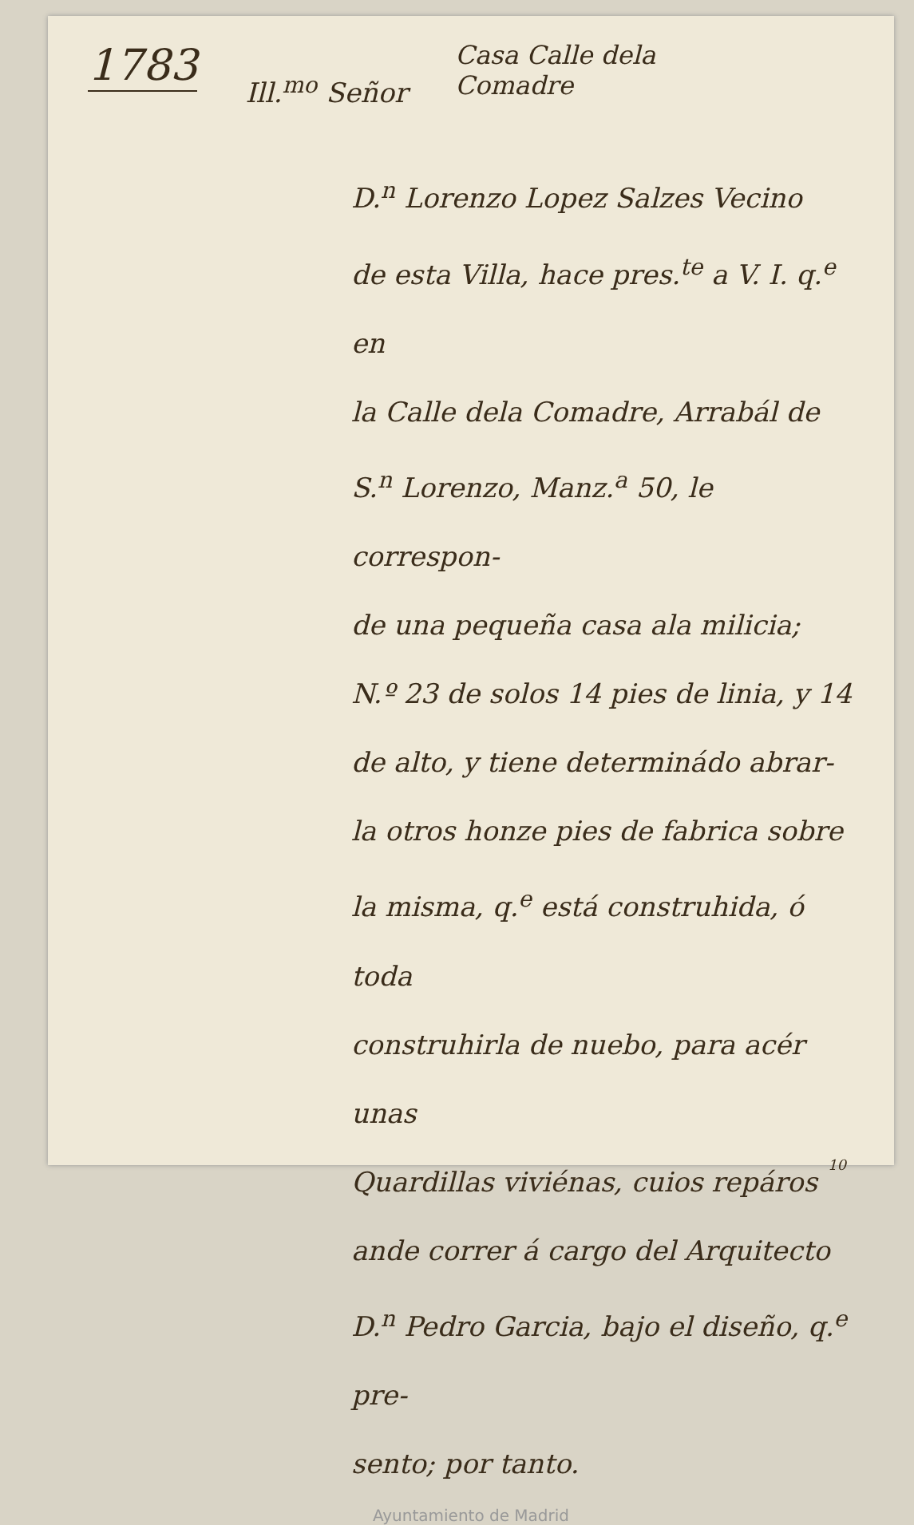1783
Ill.<sup>mo</sup> Señor
Casa Calle dela
Comadre
D.<sup>n</sup> Lorenzo Lopez Salzes Vecino
de esta Villa, hace pres.<sup>te</sup> a V. I. q.<sup>e</sup> en
la Calle dela Comadre, Arrabál de
S.<sup>n</sup> Lorenzo, Manz.<sup>a</sup> 50, le correspon-
de una pequeña casa ala milicia;
N.º 23 de solos 14 pies de linia, y 14
de alto, y tiene determinádo abrar-
la otros honze pies de fabrica sobre
la misma, q.<sup>e</sup> está construhida, ó toda
construhirla de nuebo, para acér unas
Quardillas viviénas, cuios repáros
ande correr á cargo del Arquitecto
D.<sup>n</sup> Pedro Garcia, bajo el diseño, q.<sup>e</sup> pre-
sento; por tanto.
Ayuntamiento de Madrid
10